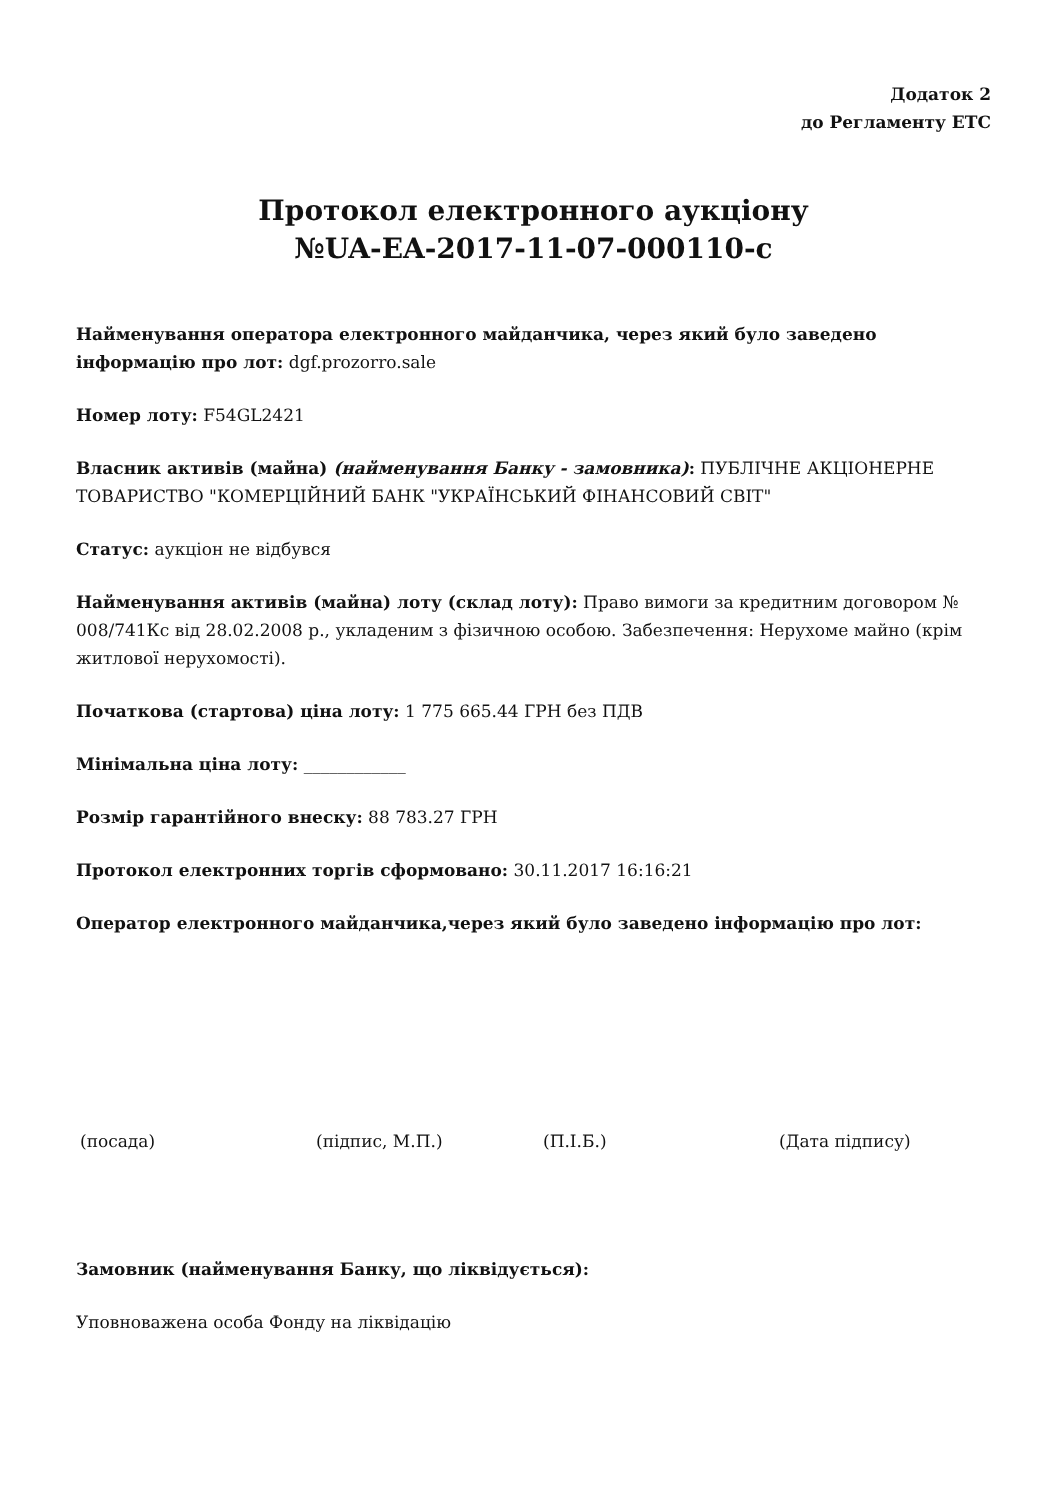Додаток 2
до Регламенту ЕТС
Протокол електронного аукціону
№UA-EA-2017-11-07-000110-c
Найменування оператора електронного майданчика, через який було заведено інформацію про лот: dgf.prozorro.sale
Номер лоту: F54GL2421
Власник активів (майна) (найменування Банку - замовника): ПУБЛІЧНЕ АКЦІОНЕРНЕ ТОВАРИСТВО "КОМЕРЦІЙНИЙ БАНК "УКРАЇНСЬКИЙ ФІНАНСОВИЙ СВІТ"
Статус: аукціон не відбувся
Найменування активів (майна) лоту (склад лоту): Право вимоги за кредитним договором № 008/741Кс від 28.02.2008 р., укладеним з фізичною особою. Забезпечення: Нерухоме майно (крім житлової нерухомості).
Початкова (стартова) ціна лоту: 1 775 665.44 ГРН без ПДВ
Мінімальна ціна лоту: ____________
Розмір гарантійного внеску: 88 783.27 ГРН
Протокол електронних торгів сформовано: 30.11.2017 16:16:21
Оператор електронного майданчика,через який було заведено інформацію про лот:
(посада) (підпис, М.П.) (П.І.Б.) (Дата підпису)
Замовник (найменування Банку, що ліквідується):
Уповноважена особа Фонду на ліквідацію